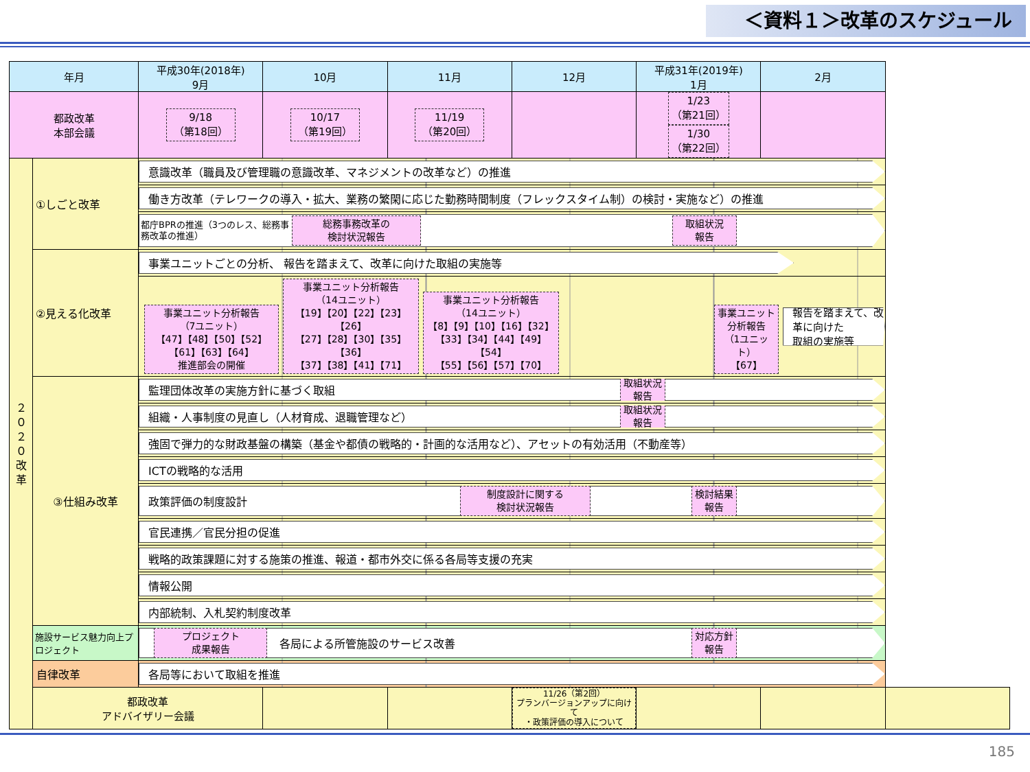＜資料１＞改革のスケジュール
| 年月 | | 平成30年(2018年) 9月 | 10月 | 11月 | 12月 | 平成31年(2019年) 1月 | 2月 | |
| --- | --- | --- | --- | --- | --- | --- | --- | --- |
| 都政改革 本部会議 | | 9/18 （第18回） | 10/17 （第19回） | 11/19 （第20回） | | 1/23 （第21回） 1/30 （第22回） | | |
| ２ ０ ２ ０ 改 革 | ①しごと改革 | 意識改革（職員及び管理職の意識改革、マネジメントの改革など）の推進 | | | | | | |
| | | 働き方改革（テレワークの導入・拡大、業務の繁閑に応じた勤務時間制度（フレックスタイム制）の検討・実施など）の推進 | | | | | | |
| | | 都庁BPRの推進（3つのレス、総務事務改革の推進） 総務事務改革の 検討状況報告 取組状況 報告 | | | | | | |
| | ②見える化改革 | 事業ユニットごとの分析、 報告を踏まえて、改革に向けた取組の実施等 | | | | | | |
| | | 事業ユニット分析報告 （7ユニット） 【47】【48】【50】【52】 【61】【63】【64】 推進部会の開催 事業ユニット分析報告 （14ユニット） 【19】【20】【22】【23】【26】 【27】【28】【30】【35】【36】 【37】【38】【41】【71】 事業ユニット分析報告 （14ユニット） 【8】【9】【10】【16】【32】 【33】【34】【44】【49】【54】 【55】【56】【57】【70】 事業ユニット 分析報告 （1ユニット） 【67】 報告を踏まえて、改革に向けた 取組の実施等 | | | | | | |
| | ③仕組み改革 | 監理団体改革の実施方針に基づく取組 取組状況 報告 | | | | | | |
| | | 組織・人事制度の見直し（人材育成、退職管理など） 取組状況 報告 | | | | | | |
| | | 強固で弾力的な財政基盤の構築（基金や都債の戦略的・計画的な活用など）、アセットの有効活用（不動産等） | | | | | | |
| | | ICTの戦略的な活用 | | | | | | |
| | | 政策評価の制度設計 制度設計に関する 検討状況報告 検討結果 報告 | | | | | | |
| | | 官民連携／官民分担の促進 | | | | | | |
| | | 戦略的政策課題に対する施策の推進、報道・都市外交に係る各局等支援の充実 | | | | | | |
| | | 情報公開 | | | | | | |
| | | 内部統制、入札契約制度改革 | | | | | | |
| | 施設サービス魅力向上プロジェクト | プロジェクト 成果報告 各局による所管施設のサービス改善 対応方針 報告 | | | | | | |
| | 自律改革 | 各局等において取組を推進 | | | | | | |
| | 都政改革 アドバイザリー会議 | | | | 11/26（第2回） プランバージョンアップに向けて ・政策評価の導入について | | | |
185